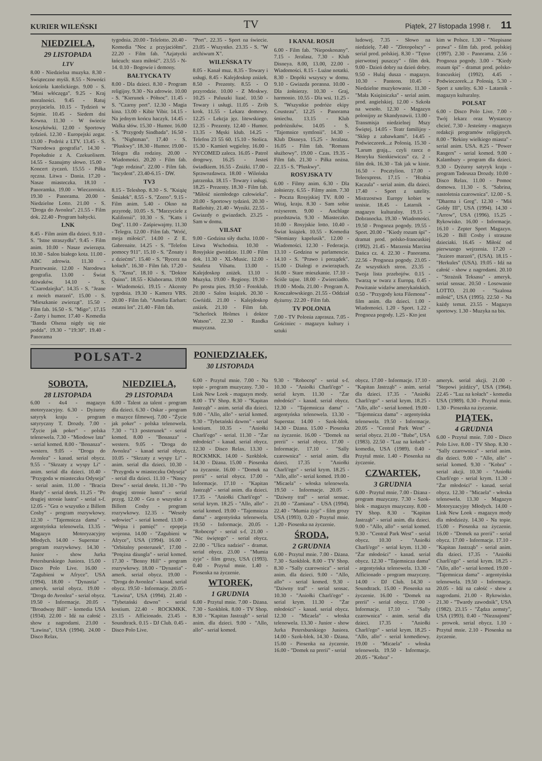KURIER WILEŃSKI TV Piątek, 27 listopada 1998 r. 11
NIEDZIELA,
29 LISTOPADA
LTV
8.00 - Niedzielna muzyka. 8.30 - Świąteczne myśli. 8.55 - Nowości kościoła katolickiego. 9.00 - S. "Mini włóczęga". 9.25 - Kraj moralności. 9.45 - Ratuj przyjaciela. 10.15 - Tydzień w Sejmie. 10.45 - Siedem dni Kowna. 11.30 - W świecie koszykówki. 12.00 - Sportowy tydzień. 12.30 - Europejski zegar. 13.00 - Podróż z LTV. 13.45 - S. "Narodowa geografia". 14.30 - Popołudnie z A. Czekuolisem. 14.55 - Szanujmy słowo. 15.00 - Koncert życzeń. 15.55 - Piłka ręczna. Litwa - Dania. 17.20 - Nasze miasteczka. 18.10 - Panoramka. 19.00 - Wieczornica. 19.30 - Panorama. 20.00 - Niedzielne Lotto. 21.00 - S. "Droga do Avonlea". 21.55 - Film dok. 22.40 - Program bałtycki.
LNK
8.45 - Film anim dla dzieci. 9.10 - S. "Istne straszydła". 9.45 - Film anim. 10.00 - Nasze zwierzęta. 10.30 - Salon białego kota. 11.00 - ABC zdrowia. 11.30 - Przetrwanie. 12.00 - Narodowa geografia. 13.00 - Świat dziwaków. 14.10 - S. "Czarodziejka". 14.35 - S. "Jeane z moich marzeń". 15.00 - S. "Mieszkanie zwierząt". 15.50 - Film fab. 16.50 - S. "Migo". 17.15 - Żarty i humor. 17.40 - Komedia "Banda Olsena nigdy się nie podda". 19.30 - "19:30". 19.40 - Panorama
tygodnia. 20.00 - Telelotto. 20.40 - Komedia "Noc z przyjaciółmi". 22.20 - Film fab. "Azjatycki łańcuch: stara miłość". 23.55 - N-14. 0.10 - Bogowie i demony.
BAŁTYCKA TV
8.00 - Dla dzieci. 8.30 - Program religijny. 9.30 - Na zdrowie. 10.00 - S. "Kierunek - Północ". 11.45 - S. "Czarny port". 12.30 - Magia kina. 13.00 - Kibir Vibir. 14.15 - Na jednym końcu haczyk. 14.45 - Walka słów. 15.30 - Humor. 16.00 - S. "Przygody Sindbada". 16.50 - S. "Nightman". 17.40 - S. "Pluskwy". 18.30 - Humor. 19.00 - Telegra dla rodziny. 20.00 - Wiadomości. 20.20 - Film fab. "Jego rodzina". 22.00 - Film fab. "Incydent". 23.40-6.15 - DW.
TV3
8.15 - Teleshop. 8.30 - S. "Książę Śmiałek". 8.55 - S. "Zorro". 9.15 - Film anim. 5.40 - Okno na przyrodę. 10.05 - S. "Marzyciele z Kalifornii". 10.30 - S. "Katts i Dog". 11.00 - Zaśpiewajmy. 11.30 - Telegra. 12.00 - Film fab. "Wróć, moja miłości". 14.00 - Z E. Gabrenaite. 14.25 - S. "Telefon pomocy 911". 15.10 - S. "Żonaty i z dziećmi". 15.40 - S. "Rycerz na kołach". 16.30 - Film fab. 17.20 - S. "Xena". 18.10 - S. "Doktor Quinn". 18.55 - Kluborama. 19.00 - Wiadomości. 19.15 - Akcenty tygodnia. 19.30 - Kamera VRS. 20.00 - Film fab. "Amelia Earhart: ostatni lot". 21.40 - Film fab.
"Port". 22.35 - Sport na świecie. 23.05 - Wszystko. 23.35 - S. "W archiwum X".
WILEŃSKA TV
8.05 - Kanał muz. 8.35 - Towary i usługi. 8.45 - Kalejdoskop zniżek. 8.50 - Prezenty. 8.55 - O przyrodzie. 10.00 - Z Moskwy. 10.25 - Paluszki lizać. 10.50 - Towary i usługi. 11.05 - Zrób krok. 11.55 - Lekarz domowy. 12.25 - Lekcja jęz. litewskiego. 12.35 - Prezenty. 12.40 - Humor. 13.35 - Męski klub. 14.25 - Telefon 23 55 60. 15.10 - Stolica. 15.30 - Kamień węgielny. 16.00 - NYCOMED zaleca. 16.05 - Patrol drogowy. 16.25 - Jesteś świadkiem. 16.55 - Zniżki. 17.00 - Sprawozdawca. 18.00 - Wileńska jutrzenka. 18.15 - Towary i usługi. 18.25 - Prezenty. 18.30 - Film fab. "Miłość niemłodego człowieka". 20.00 - Sportowy tydzień. 20.30 - Radiohity. 21.40 - Wyniki. 22.55 - Gwiazdy o gwiazdach. 23.25 - Sam w domu.
VILSAT
9.00 - Godzina siły ducha. 10.00 - Litwa Wschodnia. 10.30 - Rosyjskie gwoździe. 11.00 - Film dok. 11.30 - XL-Music. 12.00 - Sztafeta Vilsatu. 13.00 - Kalejdoskop zniżek. 13.10 - Muzyka. 19.00 - Regiony. 19.30 - Po prostu pies. 19.50 - Fotoklub. 20.00 - Salon książek. 20.30 - Gwóźdź. 21.00 - Kalejdoskop zniżek. 21.10 - Film fab. "Scherlock Holmes i doktor Watson". 22.30 - Randka muzyczna.
I KANAŁ ROSJI
6.00 - Film fab. "Nieposkonany". 7.15 - Jeralasz. 7.30 - Klub Disneya. 8.00, 13.00, 22.00 - Wiadomości. 8.15 - Luźne notatki. 8.30 - Dopóki wszyscy w domu. 9.10 - Gwiazda poranna. 10.00 - Dla żołnierzy. 10.30 - Graj, harmonio. 10.55 - Dla wsi. 11.25 - S. "Wszystkie podróże ekipy Cousteau". 12.25 - Panorama śmiechu. 13.15 - Klub podróżników. 14.05 - S. "Tajemnice symfonii". 14.30 - Klub Disneya. 15.25 - Jeralasz. 16.05 - Film fab. "Romans służbowy". 19.00 - Czas. 19.35 - Film fab. 21.30 - Piłka nożna. 22.15 - S. "Pluskwy".
ROSYJSKA TV
6.00 - Filmy anim. 6.30 - Dla żołnierzy. 6.55 - Filmy anim. 7.30 - Poczta Rosyjskiej TV. 8.00 - Witaj, kraju. 8.30 - Sam sobie reżyserem. 9.00 - Anchlage przedstawia. 9.30 - Miasteczko. 10.00 - Rosyjskie lotto. 10.40 - Świat książek. 10.55 - Komedia "Słomiany kapelusik". 12.00 - Wiadomości. 12.30 - Federacja. 13.10 - Godzina w parlamencie. 14.10 - S. "Prawo i porządek". 15.00 - Dialogi o zwierzętach. 16.00 - Stare mieszkanie. 17.10 - Ściśle tajne. 18.00 - Zwierciadło. 19.00 - Moda. 21.00 - Program A. Konczałowskiego. 21.55 - Oddział dyżurny. 22.20 - Film fab.
TV POLONIA
7.00 - TV Polonia zaprasza. 7.05 - Gościniec - magazyn kultury i sztuki
ludowej. 7.35 - Słowo na niedzielę. 7.40 - "Złotopolscy" - serial prod. polskiej. 8.30 - "Tętno pierwotnej puszczy" - film dok. 9.00 - Dzień dobry na dzień dobry. 9.50 - Hulaj dusza - magazyn. 10.30 - Panteon. 10.45 - Niedzielne muzykowanie. 11.30 - "Mała Księżniczka" - serial anim. prod. angielskiej. 12.00 - Szkoła na wesoło. 12.30 - Magazyn polonijny ze Skandynawii. 13.00 - Transmisja niedzielnej Mszy Świętej. 14.05 - Teatr familijny - "Sklep z zabawkami". 14.45 - Podwieczorek...z Polonią. 15.30 - "Larum grają... czyli rzecz o Henryku Sienkiewiczu" cz. 2 - film dok. 16.30 - Tak jak w kinie. 16.50 - Pocztylion. 17.00 - Teleexpress. 17.15 - "Hrabia Kaczula" - serial anim. dla dzieci. 17.40 - Sport z satelity. Mistrzostwa Europy kobiet w tenisie. 18.45 - Latarnik - magazyn kulturalny. 19.15 - Dobranocka. 19.30 - Wiadomości. 19.50 - Prognoza pogody. 19.55 - Sport. 20.00 - "Kiedy rozum śpi" - dramat prod. polsko-francuskiej (1992). 21.45 - Marzenia Marcina Dańca cz. 4. 22.30 - Panorama. 22.56 - Prognoza pogody. 23.05 - Ze wszystkich stron. 23.35 - Twoja lista przebojów. 0.15 - Twarzą w twarz z Europą. 0.45 - Powitanie widzów amerykańskich. 0.50 - "Przygody kota Filemona" - film anim. dla dzieci. 1.00 - Wiadomości. 1.20 - Sport. 1.22 - Prognoza pogody. 1.25 - Kto jest
kim w Polsce. 1.30 - "Niepisane prawa" - film fab. prod. polskiej (1997). 2.30 - Panorama. 2.56 - Prognoza pogody. 3.00 - "Kiedy rozum śpi" - dramat prod. polsko-francuskiej (1992). 4.45 - Podwieczorek...z Polonią. 5.30 - Sport z satelity. 6.30 - Latarnik - magazyn kulturalny.
POLSAT
6.00 - Disco Polo Live. 7.00 - Twój lekarz oraz Wystarczy chcieć. 7.30 - Jesteśmy - magazyn redakcji programów religijnych. 8.00 - "Rekiny wielkiego miasta" - serial anim. USA. 8.25 - "Power Rangers" - serial komed. 9.00 - Kalambury - program dla dzieci. 9.30 - Dyżurny satyryk kraju - program Tadeusza Drozdy. 10.00 - Disco Relax. 11.00 - Pomoc domowa. 11.30 - S. "Sabrina, nastoletnia czarownica". 12.00 - S. "Dharma i Greg". 12.30 - "Miś Goldy III", USA (1994). 14.30 - "Arrow", USA (1996). 15.25 - Rykowisko. 16.00 - Informacje. 16.10 - Zepter Sport Magazyn. 16.20 - Bill Cosby i straszne dzieciaki. 16.45 - Miłość od pierwszego wejrzenia. 17.20 - "Jezioro marzeń", (USA). 18.15 - "Herkules" (USA). 19.05 - Idź na całość - show z nagrodami. 20.10 - "Strażnik Teksasu" - ameryk. serial sensac. 20.50 - Losowanie LOTTO. 21.00 - "Szalona miłość", USA (1995). 22.50 - Na każdy temat. 23.55 - Magazyn sportowy. 1.30 - Muzyka na bis.
POLSAT-2
PONIEDZIAŁEK,
30 LISTOPADA
SOBOTA,
28 LISTOPADA
6.00 - 4x4 - magazyn motoryzacyjny. 6.30 - Dyżurny satyryk kraju - program satyryczny T. Drozdy. 7.00 - "Życie jak poker" - polska telenowela. 7.30 - "Miodowe lata" - serial komed. 8.00 - "Bonanza" - western. 9.05 - "Droga do Avonlea" - kanad. serial obycz. 9.55 - "Skrzaty z wyspy Li" - anim. serial dla dzieci. 10.40 - "Przygoda w miasteczku Odyseja" - serial anim. 11.00 - "Bracia Hardy" - serial detek. 11.25 - "Po drugiej stronie lustra" - serial s-f. 12.05 - "Gra o wszystko z Billem Cosby" - program rozrywkowy. 12.30 - "Tajemnicza dama" - argentyńska telenowela. 13.35 - Magazyn Motoryzacyjny Młodych. 14.00 - Superstar - program rozrywkowy. 14.30 - Junior - show Jurka Petersburskiego Juniora. 15.00 - Disco Polo Live. 16.00 - "Zagubieni w Afryce". USA (1994). 18.00 - "Dynastia" - ameryk. serial obycz. 19.00 - "Droga do Avonlea" - serial obycz. 19.50 - Informacje. 20.05 - "Broadway Bill" - komedia USA (1934). 22.00 - Idź na całość - show z nagrodami. 23.00 - "Lawina", USA (1994). 24.00 - Disco Relax.
NIEDZIELA,
29 LISTOPADA
6.00 - Talent za talent - program dla dzieci. 6.30 - Oskar - program o muzyce filmowej. 7.00 - "Życie jak poker" - polska telenowela. 7.30 - "13 posterunek" - serial komed. 8.00 - "Bonanza" - western. 9.05 - "Droga do Avonlea" - kanad serial obycz. 10.05 - "Skrzaty z wyspy Li" - anim. serial dla dzieci. 10.30 - "Przygoda w miasteczku Odyseja" - serial dla dzieci. 11.10 - "Nancy Drew" - serial detekt. 11.30 - "Po drugiej stronie lustra" - serial przyg. 12.00 - Gra o wszystko z Billem Cosby - program rozrywkowy. 12.35 - "Wesoły wdowiec" - serial komed. 13.00 - "Wojna i pamięć" - epopeja wojenna. 14.00 - "Zagubieni w Afryce", USA (1994). 16.00 - "Orbitalny posterunek". 17.00 - "Potężna dżungla" - serial komed. 17.30 - "Benny Hill" - program rozrywkowy. 18.00 - "Dynastia" - amerk. serial obycz. 19.00 - "Droga do Avonlea" - kanad. serial obycz. 19.50 - Informacje. 20.05 - "Lawina", USA (1994). 21.40 - "Tybetański dzwon" - serial kostium. 22.40 - ROCKMKK. 23.15 - Afficionado. 23.45 - Soundtrack. 0.15 - DJ Club. 0.45 - Disco Polo Live.
6.00 - Przytul mnie. 7.00 - Na topie - program muzyczny. 7.30 - Link New Look - magazyn mody. 8.00 - TV Shop. 8.30 - "Kapitan Jastrząb" - anim. serial dla dzieci. 9.00 - "Allo, allo" - serial komed. 9.30 - "Tybetański dzwon" - serial kostium. 10.35 - "Aniołki Charli'ego" - serial. 11.30 - "Żar młodości" - kanad. serial obycz. 12.30 - Disco Relax. 13.30 - ROCKMKK. 14.00 - Szokblok. 14.30 - Dżana. 15.00 - Piosenka na życzenie. 16.00 - "Domek na prerii" - serial obycz. 17.00 - Informacje. 17.10 - "Kapitan Jastrząb" - serial anim. dla dzieci. 17.35 - "Aniołki Charli'ego" - serial krym. 18.25 - "Allo, allo" - serial komed. 19.00 - "Tajemnicza dama" - argentyńska telenowela. 19.50 - Informacje. 20.05 - "Robocop" - serial s-f. 21.00 - "Nic świętego" - serial obycz. 22.00 - "Ulica nadziei" - dramat. serial obycz. 23.00 - "Mumia żyje" - film grozy, USA (1993). 0.40 - Przytul mnie. 1.40 - Piosenka na życzenie.
WTOREK,
1 GRUDNIA
6.00 - Przytul mnie. 7.00 - Dżana. 7.30 - Szokblok. 8.00 - TV Shop. 8.30 - "Kapitan Jastrząb" - serial anim. dla dzieci. 9.00 - "Allo, allo" - serial komed.
9.30 - "Robocop" - serial s-f. 10.30 - "Aniołki Charli'ego" - serial krym. 11.30 - "Żar młodości" - kanad. serial obycz. 12.30 - "Tajemnicza dama" - argentyńska telenowela. 13.30 - Superstar. 14.00 - Szok-blok. 14.30 - Dżana. 15.00 - Piosenka na życzenie. 16.00 - "Domek na prerii" - serial obycz. 17.00 - Informacje. 17.10 - "Sally czarownica" - serial anim. dla dzieci. 17.35 - "Aniołki Charli'ego" - serial krym. 18.25 - "Allo, allo" - serial komed. 19.00 - "Micaela" - włoska telenowela. 19.50 - Informacje. 20.05 - "Dziwny traf" - serial sensac. 21.00 - "Zamiana" - USA (1994). 22.40 - "Mumia żyje" - film grozy USA (1993). 0.20 - Przytul mnie. 1.20 - Piosenka na życzenie.
ŚRODA,
2 GRUDNIA
6.00 - Przytul mnie. 7.00 - Dżana. 7.30 - Szokblok. 8.00 - TV Shop. 8.30 - "Sally czarownica" - serial anim. dla dzieci. 9.00 - "Allo, allo" - serial komed. 9.30 - "Dziwny traf" - serial sensac. 10.30 - "Aniołki Charli'ego" - serial krym. 11.30 - "Żar młodości" - kanad. serial obycz. 12.30 - "Micaela" - włoska telenowela. 13.30 - Junior - show Jurka Petersburskiego Juniora. 14.00 - Szok-blok. 14.30 - Dżana. 15.00 - Piosenka na życzenie. 16.00 - "Domek na prerii" - serial
obycz. 17.00 - Informacje. 17.10 - "Kapitan Jastrząb" - anim. serial dla dzieci. 17.35 - "Aniołki Charli'ego" - serial krym. 18.25 - "Allo, allo" - serial komed. 19.00 - "Tajemnicza dama" - argentyńska telenowela. 19.50 - Informacje. 20.05 - "Central Park West" - serial obycz. 21.00 - "Babe", USA (1983). 22.50 - "Luz na kołach" - komedia, USA (1989). 0.40 - Przytul mnie. 1.40 - Piosenka na życzenie.
CZWARTEK,
3 GRUDNIA
6.00 - Przytul mnie. 7.00 - Dżana - program muzyczny. 7.30 - Szok-blok - magazyn muzyczny. 8.00 - TV Shop. 8.30 - "Kapitan Jastrząb" - serial anim. dla dzieci. 9.00 - "Allo, allo" - serial komed. 9.30 - "Central Park West" - serial obycz. 10.30 - "Aniołki Charli'ego" - serial krym. 11.30 - "Żar młodości" - kanad. serial obycz. 12.30 - "Tajemnicza dama" - argentyńska telenowela. 13.30 - Afficionado - program muzyczny. 14.00 - DJ Club. 14.30 - Soundtrack. 15.00 - Piosenka na życzenie. 16.00 - "Domek na prerii" - serial obycz. 17.00 - Informacje. 17.10 - "Sally czarownica" - anim. serial dla dzieci. 17.35 - "Aniołki Charli'ego" - serial krym. 18.25 - "Allo, allo" - serial komediowy. 19.00 - "Micaela" - włoska telenowela. 19.50 - Informacje. 20.05 - "Kobra" -
ameryk. serial akcji. 21.00 - "Stepowi jeźdźcy", USA (1964). 22.45 - "Luz na kołach" - komedia USA (1989). 0.30 - Przytul mnie. 1.30 - Piosenka na życzenie.
PIĄTEK,
4 GRUDNIA
6.00 - Przytul mnie. 7.00 - Disco Polo Live. 8.00 - TV Shop. 8.30 - "Sally czarownica" - serial anim. dla dzieci. 9.00 - "Allo, allo" - serial komed. 9.30 - "Kobra" - serial akcji. 10.30 - "Aniołki Charli'ego - serial krym. 11.30 - "Żar młodości" - kanad. serial obycz. 12.30 - "Micaela" - włoska telenowela. 13.30 - Magazyn Motoryzacyjny Młodych. 14.00 - Link New Look - magazyn mody dla młodzieży. 14.30 - Na topie. 15.00 - Piosenka na życzenie. 16.00 - "Domek na prerii" - serial obycz. 17.00 - Informacje. 17.10 - "Kapitan Jastrząb" - serial anim. dla dzieci. 17.35 - "Aniołki Charli'ego" - serial krym. 18.25 - "Allo, allo" - serial komed. 19.00 - "Tajemnicza dama" - argentyńska telenowela. 19.50 - Informacje. 20.05 - Idź na całość - show z nagrodami. 21.00 - Rykowisko. 21.30 - "Twardy zawodnik", USA (1982). 23.15 - "Żądza zemsty", USA (1993). 0.40 - "Nieznajomi" - prowok. serial obycz. 1.10 - Przytul mnie. 2.10 - Piosenka na życzenie.